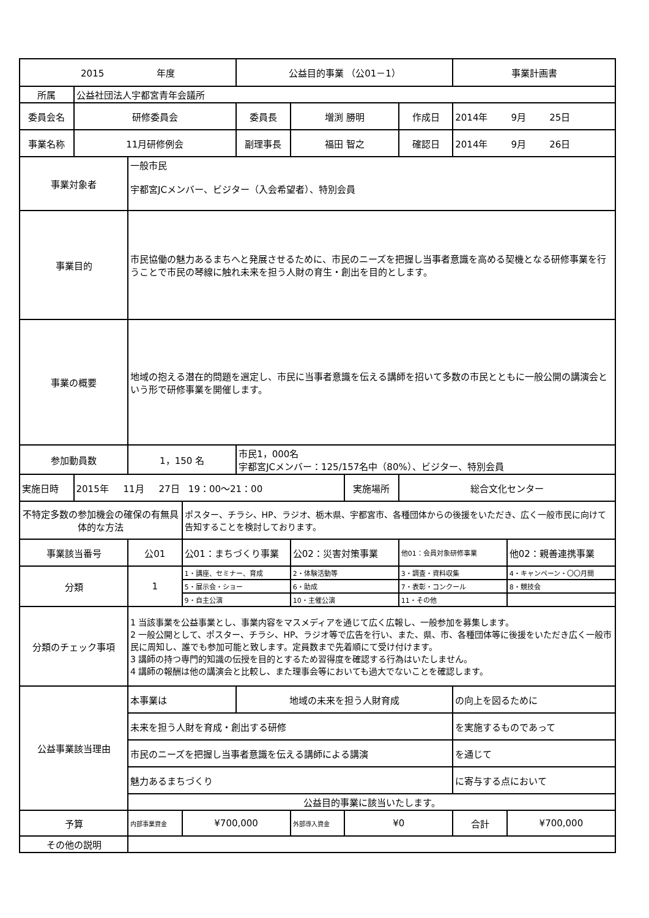| 2015 年度 | | | | 公益目的事業 （公01－1） | | | | 事業計画書 | |
| 所属 | 公益社団法人宇都宮青年会議所 | | | | | | | | |
| 委員会名 | 研修委員会 | | | 委員長 | 増渕 勝明 | | 作成日 | 2014年 9月 25日 | |
| 事業名称 | 11月研修例会 | | | 副理事長 | 福田 智之 | | 確認日 | 2014年 9月 26日 | |
| 事業対象者 | | 一般市民 宇都宮JCメンバー、ビジター（入会希望者）、特別会員 | | | | | | | |
| 事業目的 | | 市民協働の魅力あるまちへと発展させるために、市民のニーズを把握し当事者意識を高める契機となる研修事業を行うことで市民の琴線に触れ未来を担う人財の育生・創出を目的とします。 | | | | | | | |
| 事業の概要 | | 地域の抱える潜在的問題を選定し、市民に当事者意識を伝える講師を招いて多数の市民とともに一般公開の講演会という形で研修事業を開催します。 | | | | | | | |
| 参加動員数 | | 1，150 名 | | 市民1，000名 宇都宮JCメンバー：125/157名中（80%）、ビジター、特別会員 | | | | | |
| 実施日時 | 2015年 11月 27日 19：00～21：00 | | | | | 実施場所 | 総合文化センター | | |
| 不特定多数の参加機会の確保の有無具体的な方法 | | | ポスター、チラシ、HP、ラジオ、栃木県、宇都宮市、各種団体からの後援をいただき、広く一般市民に向けて告知することを検討しております。 | | | | | | |
| 事業該当番号 | | 公01 | 公01：まちづくり事業 | | 公02：災害対策事業 | | 他01：会員対象研修事業 | | 他02：親善連携事業 |
| 分類 | | 1 | 1・講座、セミナー、育成 | | 2・体験活動等 | | 3・調査・資料収集 | | 4・キャンペーン・〇〇月間 |
| | | | 5・展示会・ショー | | 6・助成 | | 7・表彰・コンクール | | 8・競技会 |
| | | | 9・自主公演 | | 10・主催公演 | | 11・その他 | | |
| 分類のチェック事項 | | 1 当該事業を公益事業とし、事業内容をマスメディアを通じて広く広報し、一般参加を募集します。 2 一般公開として、ポスター、チラシ、HP、ラジオ等で広告を行い、また、県、市、各種団体等に後援をいただき広く一般市民に周知し、誰でも参加可能と致します。定員数まで先着順にて受け付けます。 3 講師の持つ専門的知識の伝授を目的とするため習得度を確認する行為はいたしません。 4 講師の報酬は他の講演会と比較し、また理事会等においても過大でないことを確認します。 | | | | | | | |
| 公益事業該当理由 | | 本事業は | | 地域の未来を担う人財育成 | | | | の向上を図るために | |
| | | 未来を担う人財を育成・創出する研修 | | | | | | を実施するものであって | |
| | | 市民のニーズを把握し当事者意識を伝える講師による講演 | | | | | | を通じて | |
| | | 魅力あるまちづくり | | | | | | に寄与する点において | |
| | | 公益目的事業に該当いたします。 | | | | | | | |
| 予算 | | 内部事業資金 | ¥700,000 | | 外部導入資金 | ¥0 | | 合計 | ¥700,000 |
| その他の説明 | | | | | | | | | |